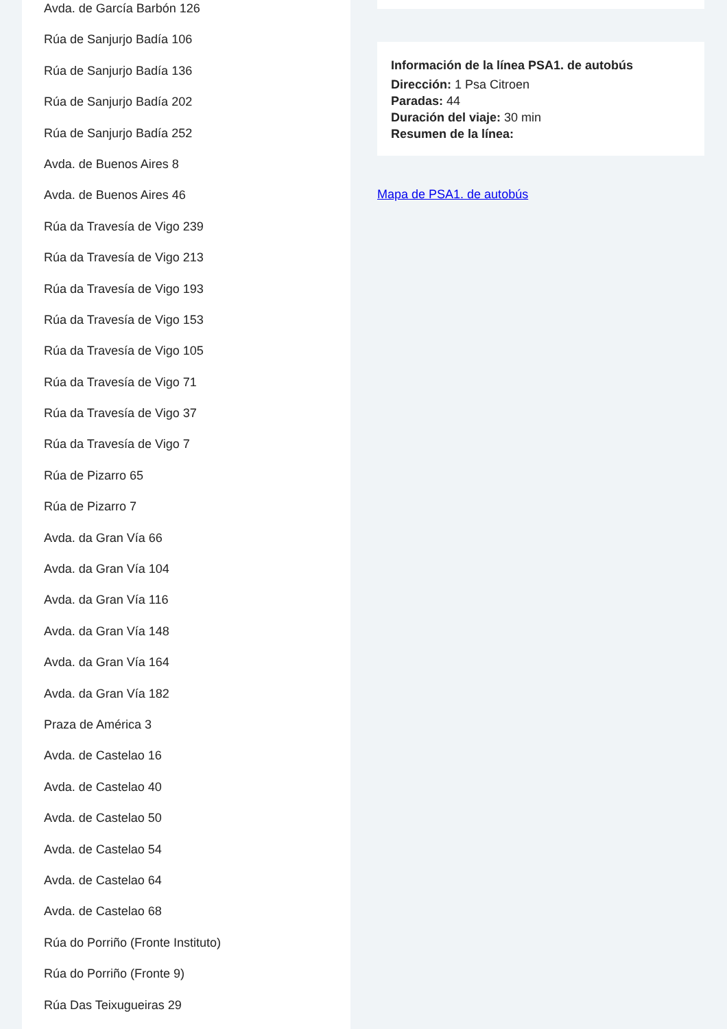Avda. de García Barbón 126
Rúa de Sanjurjo Badía 106
Rúa de Sanjurjo Badía 136
Rúa de Sanjurjo Badía 202
Rúa de Sanjurjo Badía 252
Avda. de Buenos Aires 8
Avda. de Buenos Aires 46
Rúa da Travesía de Vigo 239
Rúa da Travesía de Vigo 213
Rúa da Travesía de Vigo 193
Rúa da Travesía de Vigo 153
Rúa da Travesía de Vigo 105
Rúa da Travesía de Vigo 71
Rúa da Travesía de Vigo 37
Rúa da Travesía de Vigo 7
Rúa de Pizarro 65
Rúa de Pizarro 7
Avda. da Gran Vía 66
Avda. da Gran Vía 104
Avda. da Gran Vía 116
Avda. da Gran Vía 148
Avda. da Gran Vía 164
Avda. da Gran Vía 182
Praza de América 3
Avda. de Castelao 16
Avda. de Castelao 40
Avda. de Castelao 50
Avda. de Castelao 54
Avda. de Castelao 64
Avda. de Castelao 68
Rúa do Porriño (Fronte Instituto)
Rúa do Porriño (Fronte 9)
Rúa Das Teixugueiras 29
Información de la línea PSA1. de autobús
Dirección: 1 Psa Citroen
Paradas: 44
Duración del viaje: 30 min
Resumen de la línea:
Mapa de PSA1. de autobús